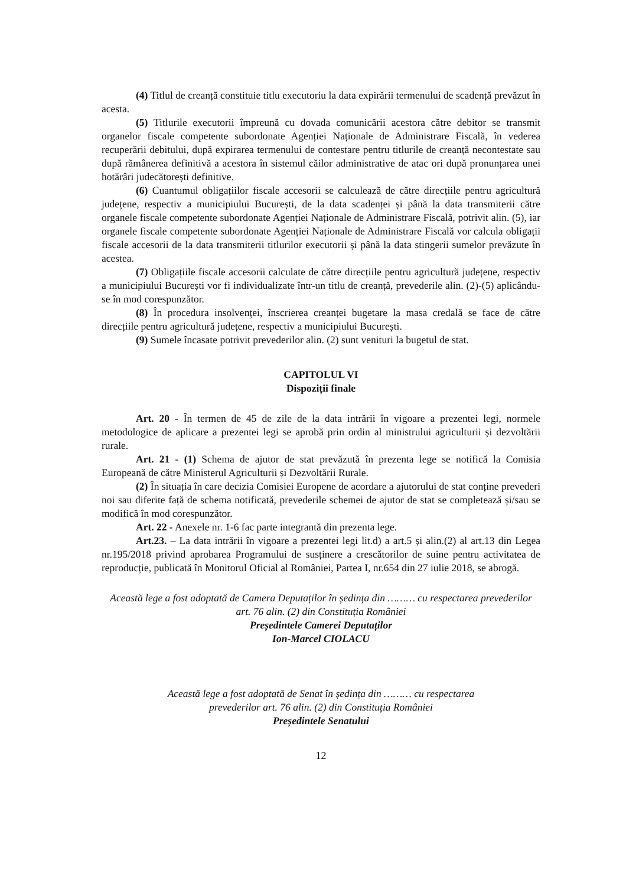(4) Titlul de creanță constituie titlu executoriu la data expirării termenului de scadență prevăzut în acesta.
(5) Titlurile executorii împreună cu dovada comunicării acestora către debitor se transmit organelor fiscale competente subordonate Agenției Naționale de Administrare Fiscală, în vederea recuperării debitului, după expirarea termenului de contestare pentru titlurile de creanță necontestate sau după rămânerea definitivă a acestora în sistemul căilor administrative de atac ori după pronunțarea unei hotărâri judecătorești definitive.
(6) Cuantumul obligațiilor fiscale accesorii se calculează de către direcțiile pentru agricultură județene, respectiv a municipiului București, de la data scadenței și până la data transmiterii către organele fiscale competente subordonate Agenției Naționale de Administrare Fiscală, potrivit alin. (5), iar organele fiscale competente subordonate Agenției Naționale de Administrare Fiscală vor calcula obligații fiscale accesorii de la data transmiterii titlurilor executorii și până la data stingerii sumelor prevăzute în acestea.
(7) Obligațiile fiscale accesorii calculate de către direcțiile pentru agricultură județene, respectiv a municipiului București vor fi individualizate într-un titlu de creanță, prevederile alin. (2)-(5) aplicându-se în mod corespunzător.
(8) În procedura insolvenței, înscrierea creanței bugetare la masa credală se face de către direcțiile pentru agricultură județene, respectiv a municipiului București.
(9) Sumele încasate potrivit prevederilor alin. (2) sunt venituri la bugetul de stat.
CAPITOLUL VI
Dispoziții finale
Art. 20 - În termen de 45 de zile de la data intrării în vigoare a prezentei legi, normele metodologice de aplicare a prezentei legi se aprobă prin ordin al ministrului agriculturii și dezvoltării rurale.
Art. 21 - (1) Schema de ajutor de stat prevăzută în prezenta lege se notifică la Comisia Europeană de către Ministerul Agriculturii și Dezvoltării Rurale.
(2) În situația în care decizia Comisiei Europene de acordare a ajutorului de stat conține prevederi noi sau diferite față de schema notificată, prevederile schemei de ajutor de stat se completează și/sau se modifică în mod corespunzător.
Art. 22 - Anexele nr. 1-6 fac parte integrantă din prezenta lege.
Art.23. – La data intrării în vigoare a prezentei legi lit.d) a art.5 și alin.(2) al art.13 din Legea nr.195/2018 privind aprobarea Programului de susținere a crescătorilor de suine pentru activitatea de reproducție, publicată în Monitorul Oficial al României, Partea I, nr.654 din 27 iulie 2018, se abrogă.
Această lege a fost adoptată de Camera Deputaților în ședința din ……… cu respectarea prevederilor art. 76 alin. (2) din Constituția României
Președintele Camerei Deputaților
Ion-Marcel CIOLACU
Această lege a fost adoptată de Senat în ședința din ……… cu respectarea
prevederilor art. 76 alin. (2) din Constituția României
Președintele Senatului
12